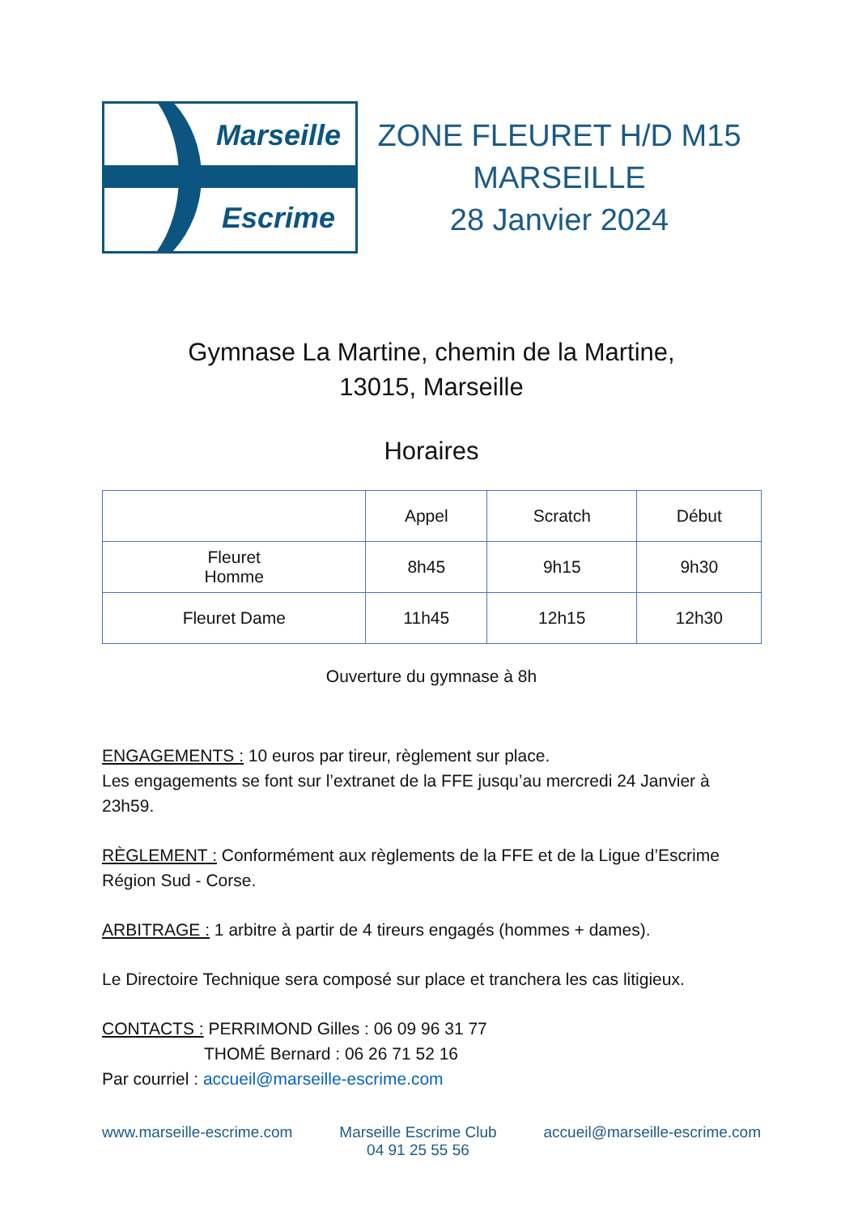Marseille
Escrime
ZONE FLEURET H/D M15
MARSEILLE
28 Janvier 2024
Gymnase La Martine, chemin de la Martine,
13015, Marseille
Horaires
| | Appel | Scratch | Début |
| --- | --- | --- | --- |
| Fleuret Homme | 8h45 | 9h15 | 9h30 |
| Fleuret Dame | 11h45 | 12h15 | 12h30 |
Ouverture du gymnase à 8h
ENGAGEMENTS : 10 euros par tireur, règlement sur place.
Les engagements se font sur l’extranet de la FFE jusqu’au mercredi 24 Janvier à 23h59.
RÈGLEMENT : Conformément aux règlements de la FFE et de la Ligue d’Escrime Région Sud - Corse.
ARBITRAGE : 1 arbitre à partir de 4 tireurs engagés (hommes + dames).
Le Directoire Technique sera composé sur place et tranchera les cas litigieux.
CONTACTS : PERRIMOND Gilles : 06 09 96 31 77
THOMÉ Bernard : 06 26 71 52 16
Par courriel : accueil@marseille-escrime.com
www.marseille-escrime.com Marseille Escrime Club
04 91 25 55 56 accueil@marseille-escrime.com